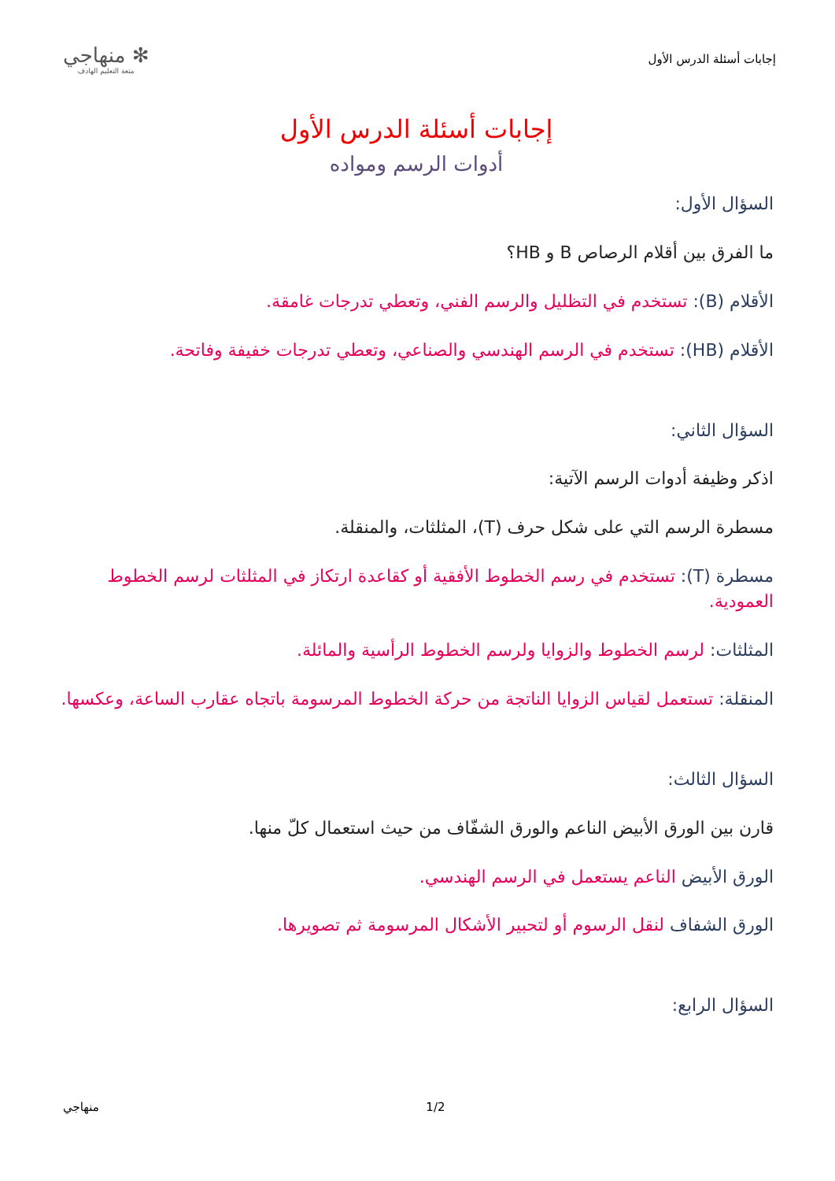إجابات أسئلة الدرس الأول
✻ منهاجي
متعة التعليم الهادف
إجابات أسئلة الدرس الأول
أدوات الرسم ومواده
السؤال الأول:
ما الفرق بين أقلام الرصاص B و HB؟
الأقلام (B): تستخدم في التظليل والرسم الفني، وتعطي تدرجات غامقة.
الأقلام (HB): تستخدم في الرسم الهندسي والصناعي، وتعطي تدرجات خفيفة وفاتحة.
السؤال الثاني:
اذكر وظيفة أدوات الرسم الآتية:
مسطرة الرسم التي على شكل حرف (T)، المثلثات، والمنقلة.
مسطرة (T): تستخدم في رسم الخطوط الأفقية أو كقاعدة ارتكاز في المثلثات لرسم الخطوط العمودية.
المثلثات: لرسم الخطوط والزوايا ولرسم الخطوط الرأسية والمائلة.
المنقلة: تستعمل لقياس الزوايا الناتجة من حركة الخطوط المرسومة باتجاه عقارب الساعة، وعكسها.
السؤال الثالث:
قارن بين الورق الأبيض الناعم والورق الشفّاف من حيث استعمال كلّ منها.
الورق الأبيض الناعم يستعمل في الرسم الهندسي.
الورق الشفاف لنقل الرسوم أو لتحبير الأشكال المرسومة ثم تصويرها.
السؤال الرابع:
منهاجي 1/2